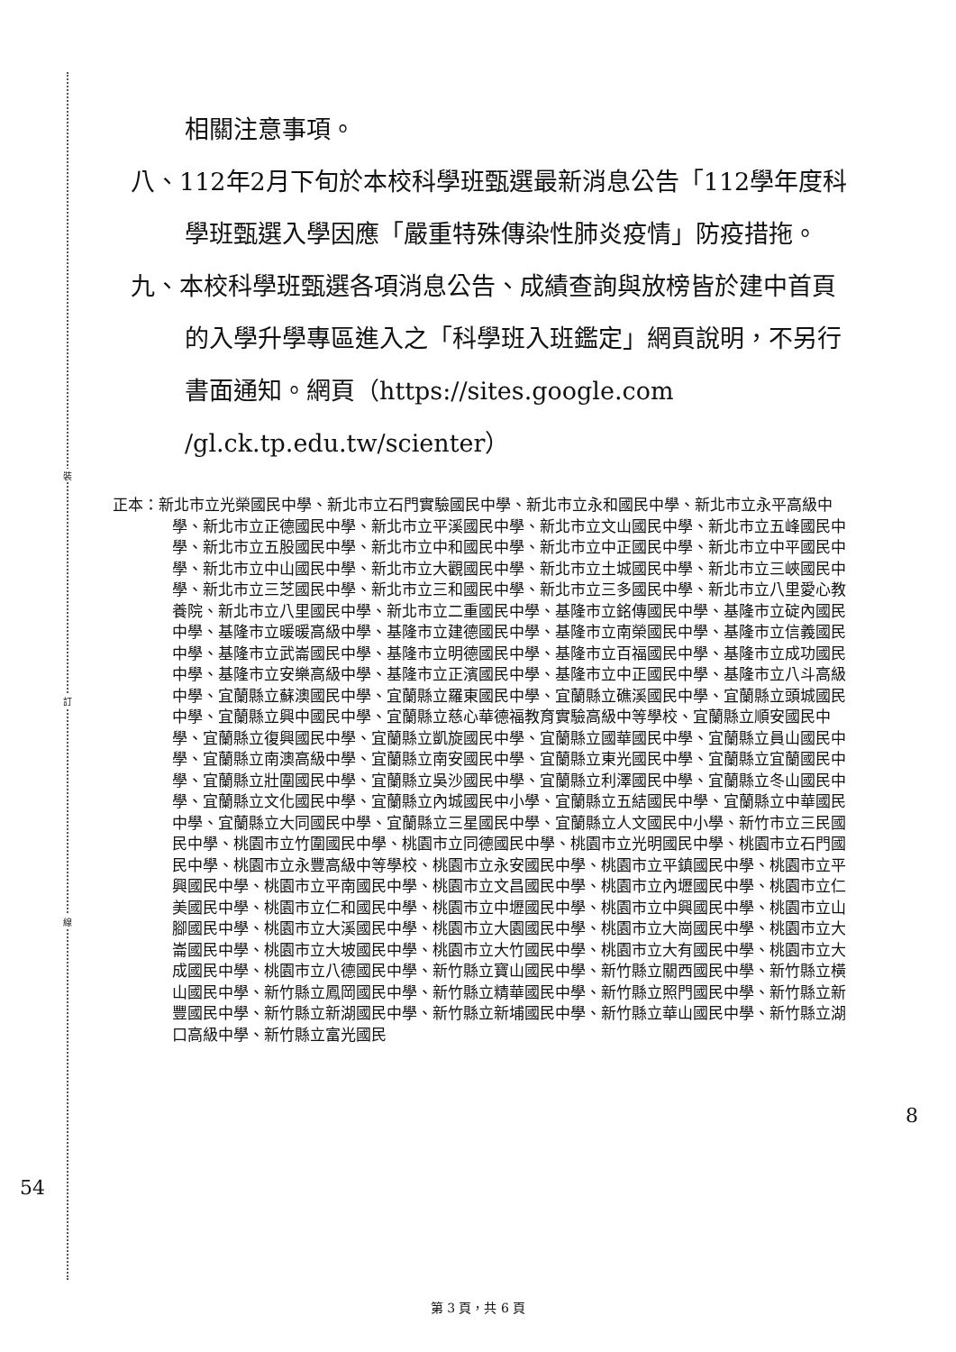裝
訂
線
相關注意事項。
八、112年2月下旬於本校科學班甄選最新消息公告「112學年度科學班甄選入學因應「嚴重特殊傳染性肺炎疫情」防疫措拖。
九、本校科學班甄選各項消息公告、成績查詢與放榜皆於建中首頁的入學升學專區進入之「科學班入班鑑定」網頁說明，不另行書面通知。網頁（https://sites.google.com /gl.ck.tp.edu.tw/scienter）
正本：新北市立光榮國民中學、新北市立石門實驗國民中學、新北市立永和國民中學、新北市立永平高級中學、新北市立正德國民中學、新北市立平溪國民中學、新北市立文山國民中學、新北市立五峰國民中學、新北市立五股國民中學、新北市立中和國民中學、新北市立中正國民中學、新北市立中平國民中學、新北市立中山國民中學、新北市立大觀國民中學、新北市立土城國民中學、新北市立三峽國民中學、新北市立三芝國民中學、新北市立三和國民中學、新北市立三多國民中學、新北市立八里愛心教養院、新北市立八里國民中學、新北市立二重國民中學、基隆市立銘傳國民中學、基隆市立碇內國民中學、基隆市立暖暖高級中學、基隆市立建德國民中學、基隆市立南榮國民中學、基隆市立信義國民中學、基隆市立武崙國民中學、基隆市立明德國民中學、基隆市立百福國民中學、基隆市立成功國民中學、基隆市立安樂高級中學、基隆市立正濱國民中學、基隆市立中正國民中學、基隆市立八斗高級中學、宜蘭縣立蘇澳國民中學、宜蘭縣立羅東國民中學、宜蘭縣立礁溪國民中學、宜蘭縣立頭城國民中學、宜蘭縣立興中國民中學、宜蘭縣立慈心華德福教育實驗高級中等學校、宜蘭縣立順安國民中學、宜蘭縣立復興國民中學、宜蘭縣立凱旋國民中學、宜蘭縣立國華國民中學、宜蘭縣立員山國民中學、宜蘭縣立南澳高級中學、宜蘭縣立南安國民中學、宜蘭縣立東光國民中學、宜蘭縣立宜蘭國民中學、宜蘭縣立壯圍國民中學、宜蘭縣立吳沙國民中學、宜蘭縣立利澤國民中學、宜蘭縣立冬山國民中學、宜蘭縣立文化國民中學、宜蘭縣立內城國民中小學、宜蘭縣立五結國民中學、宜蘭縣立中華國民中學、宜蘭縣立大同國民中學、宜蘭縣立三星國民中學、宜蘭縣立人文國民中小學、新竹市立三民國民中學、桃園市立竹圍國民中學、桃園市立同德國民中學、桃園市立光明國民中學、桃園市立石門國民中學、桃園市立永豐高級中等學校、桃園市立永安國民中學、桃園市立平鎮國民中學、桃園市立平興國民中學、桃園市立平南國民中學、桃園市立文昌國民中學、桃園市立內壢國民中學、桃園市立仁美國民中學、桃園市立仁和國民中學、桃園市立中壢國民中學、桃園市立中興國民中學、桃園市立山腳國民中學、桃園市立大溪國民中學、桃園市立大園國民中學、桃園市立大崗國民中學、桃園市立大崙國民中學、桃園市立大坡國民中學、桃園市立大竹國民中學、桃園市立大有國民中學、桃園市立大成國民中學、桃園市立八德國民中學、新竹縣立寶山國民中學、新竹縣立關西國民中學、新竹縣立橫山國民中學、新竹縣立鳳岡國民中學、新竹縣立精華國民中學、新竹縣立照門國民中學、新竹縣立新豐國民中學、新竹縣立新湖國民中學、新竹縣立新埔國民中學、新竹縣立華山國民中學、新竹縣立湖口高級中學、新竹縣立富光國民
54
8
第 3 頁，共 6 頁